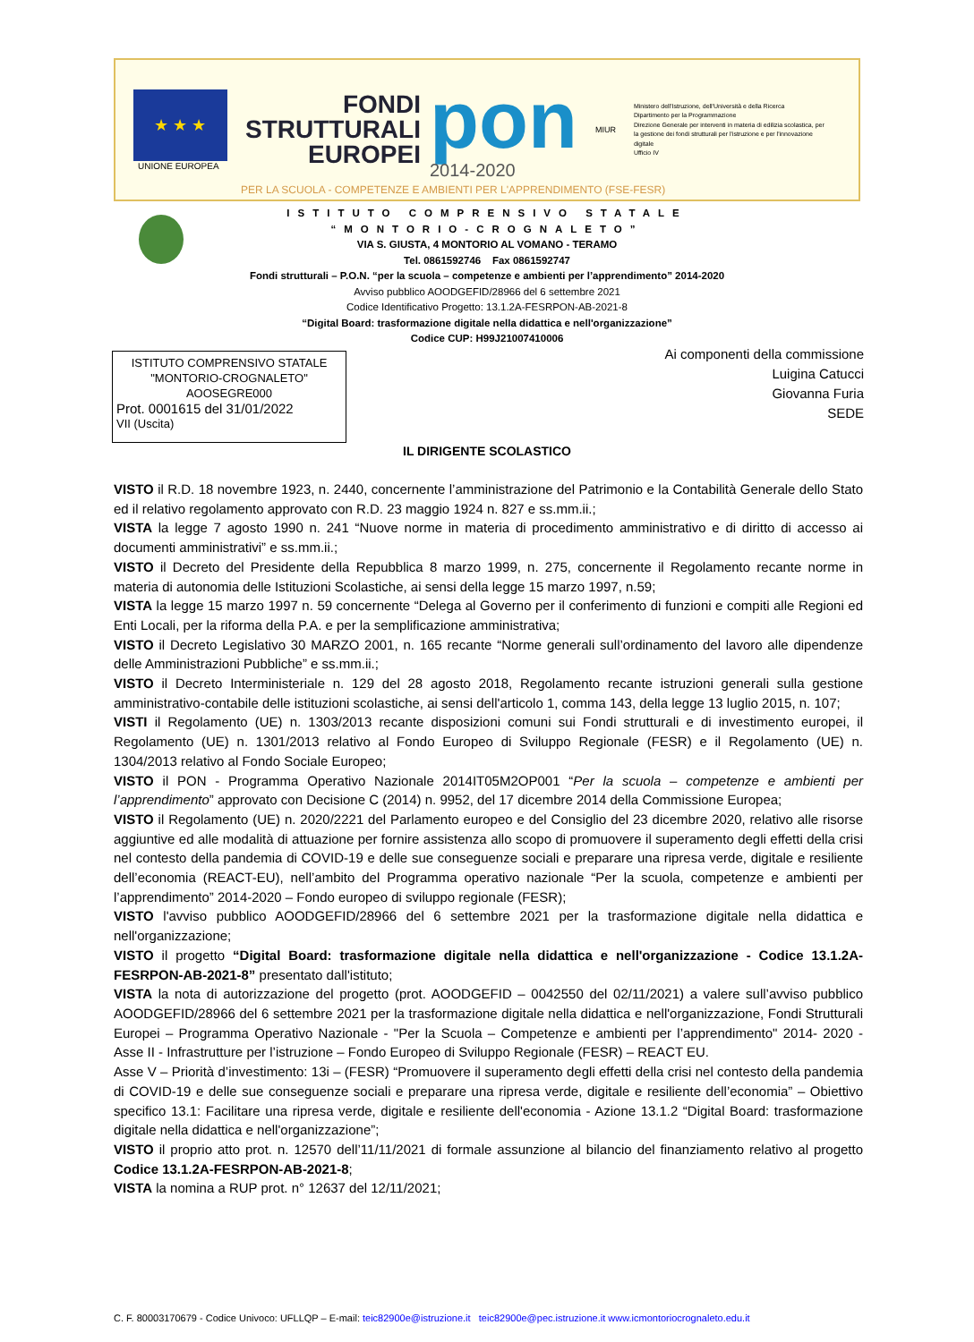★ ★ ★
UNIONE EUROPEA
FONDI
STRUTTURALI
EUROPEI
pon
2014-2020
MIUR
Ministero dell'Istruzione, dell'Università e della Ricerca
Dipartimento per la Programmazione
Direzione Generale per interventi in materia di edilizia scolastica, per la gestione dei fondi strutturali per l'istruzione e per l'innovazione digitale
Ufficio IV
PER LA SCUOLA - COMPETENZE E AMBIENTI PER L'APPRENDIMENTO (FSE-FESR)
ISTITUTO COMPRENSIVO STATALE
“MONTORIO-CROGNALETO”
VIA S. GIUSTA, 4 MONTORIO AL VOMANO - TERAMO
Tel. 0861592746 Fax 0861592747
Fondi strutturali – P.O.N. “per la scuola – competenze e ambienti per l’apprendimento” 2014-2020
Avviso pubblico AOODGEFID/28966 del 6 settembre 2021
Codice Identificativo Progetto: 13.1.2A-FESRPON-AB-2021-8
“Digital Board: trasformazione digitale nella didattica e nell'organizzazione”
Codice CUP: H99J21007410006
ISTITUTO COMPRENSIVO STATALE
"MONTORIO-CROGNALETO"
AOOSEGRE000
Prot. 0001615 del 31/01/2022
VII (Uscita)
Ai componenti della commissione
Luigina Catucci
Giovanna Furia
SEDE
IL DIRIGENTE SCOLASTICO
VISTO il R.D. 18 novembre 1923, n. 2440, concernente l’amministrazione del Patrimonio e la Contabilità Generale dello Stato ed il relativo regolamento approvato con R.D. 23 maggio 1924 n. 827 e ss.mm.ii.;
VISTA la legge 7 agosto 1990 n. 241 “Nuove norme in materia di procedimento amministrativo e di diritto di accesso ai documenti amministrativi” e ss.mm.ii.;
VISTO il Decreto del Presidente della Repubblica 8 marzo 1999, n. 275, concernente il Regolamento recante norme in materia di autonomia delle Istituzioni Scolastiche, ai sensi della legge 15 marzo 1997, n.59;
VISTA la legge 15 marzo 1997 n. 59 concernente “Delega al Governo per il conferimento di funzioni e compiti alle Regioni ed Enti Locali, per la riforma della P.A. e per la semplificazione amministrativa;
VISTO il Decreto Legislativo 30 MARZO 2001, n. 165 recante “Norme generali sull’ordinamento del lavoro alle dipendenze delle Amministrazioni Pubbliche” e ss.mm.ii.;
VISTO il Decreto Interministeriale n. 129 del 28 agosto 2018, Regolamento recante istruzioni generali sulla gestione amministrativo-contabile delle istituzioni scolastiche, ai sensi dell'articolo 1, comma 143, della legge 13 luglio 2015, n. 107;
VISTI il Regolamento (UE) n. 1303/2013 recante disposizioni comuni sui Fondi strutturali e di investimento europei, il Regolamento (UE) n. 1301/2013 relativo al Fondo Europeo di Sviluppo Regionale (FESR) e il Regolamento (UE) n. 1304/2013 relativo al Fondo Sociale Europeo;
VISTO il PON - Programma Operativo Nazionale 2014IT05M2OP001 “Per la scuola – competenze e ambienti per l’apprendimento” approvato con Decisione C (2014) n. 9952, del 17 dicembre 2014 della Commissione Europea;
VISTO il Regolamento (UE) n. 2020/2221 del Parlamento europeo e del Consiglio del 23 dicembre 2020, relativo alle risorse aggiuntive ed alle modalità di attuazione per fornire assistenza allo scopo di promuovere il superamento degli effetti della crisi nel contesto della pandemia di COVID-19 e delle sue conseguenze sociali e preparare una ripresa verde, digitale e resiliente dell’economia (REACT-EU), nell’ambito del Programma operativo nazionale “Per la scuola, competenze e ambienti per l’apprendimento” 2014-2020 – Fondo europeo di sviluppo regionale (FESR);
VISTO l'avviso pubblico AOODGEFID/28966 del 6 settembre 2021 per la trasformazione digitale nella didattica e nell'organizzazione;
VISTO il progetto “Digital Board: trasformazione digitale nella didattica e nell'organizzazione - Codice 13.1.2A-FESRPON-AB-2021-8” presentato dall'istituto;
VISTA la nota di autorizzazione del progetto (prot. AOODGEFID – 0042550 del 02/11/2021) a valere sull’avviso pubblico AOODGEFID/28966 del 6 settembre 2021 per la trasformazione digitale nella didattica e nell'organizzazione, Fondi Strutturali Europei – Programma Operativo Nazionale - "Per la Scuola – Competenze e ambienti per l’apprendimento" 2014- 2020 - Asse II - Infrastrutture per l’istruzione – Fondo Europeo di Sviluppo Regionale (FESR) – REACT EU.
Asse V – Priorità d’investimento: 13i – (FESR) “Promuovere il superamento degli effetti della crisi nel contesto della pandemia di COVID-19 e delle sue conseguenze sociali e preparare una ripresa verde, digitale e resiliente dell’economia” – Obiettivo specifico 13.1: Facilitare una ripresa verde, digitale e resiliente dell'economia - Azione 13.1.2 “Digital Board: trasformazione digitale nella didattica e nell'organizzazione”;
VISTO il proprio atto prot. n. 12570 dell’11/11/2021 di formale assunzione al bilancio del finanziamento relativo al progetto Codice 13.1.2A-FESRPON-AB-2021-8;
VISTA la nomina a RUP prot. n° 12637 del 12/11/2021;
C. F. 80003170679 - Codice Univoco: UFLLQP – E-mail: teic82900e@istruzione.it teic82900e@pec.istruzione.it www.icmontoriocrognaleto.edu.it